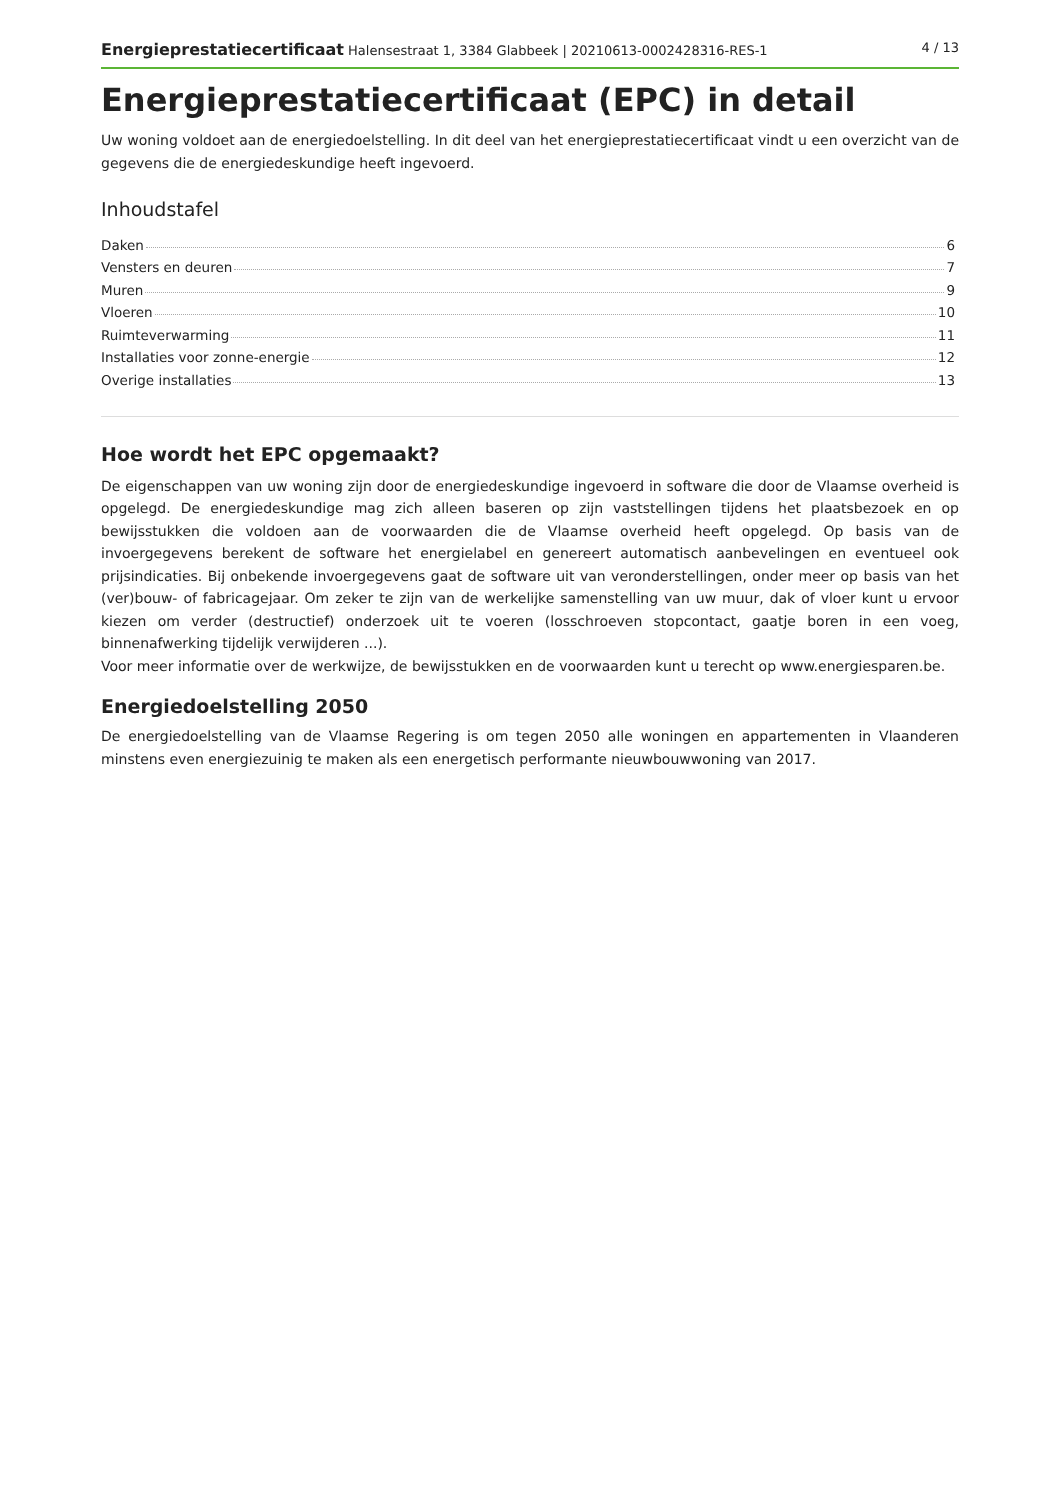Energieprestatiecertificaat Halensestraat 1, 3384 Glabbeek | 20210613-0002428316-RES-1 4 / 13
Energieprestatiecertificaat (EPC) in detail
Uw woning voldoet aan de energiedoelstelling. In dit deel van het energieprestatiecertificaat vindt u een overzicht van de gegevens die de energiedeskundige heeft ingevoerd.
Inhoudstafel
Daken 6
Vensters en deuren 7
Muren 9
Vloeren 10
Ruimteverwarming 11
Installaties voor zonne-energie 12
Overige installaties 13
Hoe wordt het EPC opgemaakt?
De eigenschappen van uw woning zijn door de energiedeskundige ingevoerd in software die door de Vlaamse overheid is opgelegd. De energiedeskundige mag zich alleen baseren op zijn vaststellingen tijdens het plaatsbezoek en op bewijsstukken die voldoen aan de voorwaarden die de Vlaamse overheid heeft opgelegd. Op basis van de invoergegevens berekent de software het energielabel en genereert automatisch aanbevelingen en eventueel ook prijsindicaties. Bij onbekende invoergegevens gaat de software uit van veronderstellingen, onder meer op basis van het (ver)bouw- of fabricagejaar. Om zeker te zijn van de werkelijke samenstelling van uw muur, dak of vloer kunt u ervoor kiezen om verder (destructief) onderzoek uit te voeren (losschroeven stopcontact, gaatje boren in een voeg, binnenafwerking tijdelijk verwijderen ...).
Voor meer informatie over de werkwijze, de bewijsstukken en de voorwaarden kunt u terecht op www.energiesparen.be.
Energiedoelstelling 2050
De energiedoelstelling van de Vlaamse Regering is om tegen 2050 alle woningen en appartementen in Vlaanderen minstens even energiezuinig te maken als een energetisch performante nieuwbouwwoning van 2017.